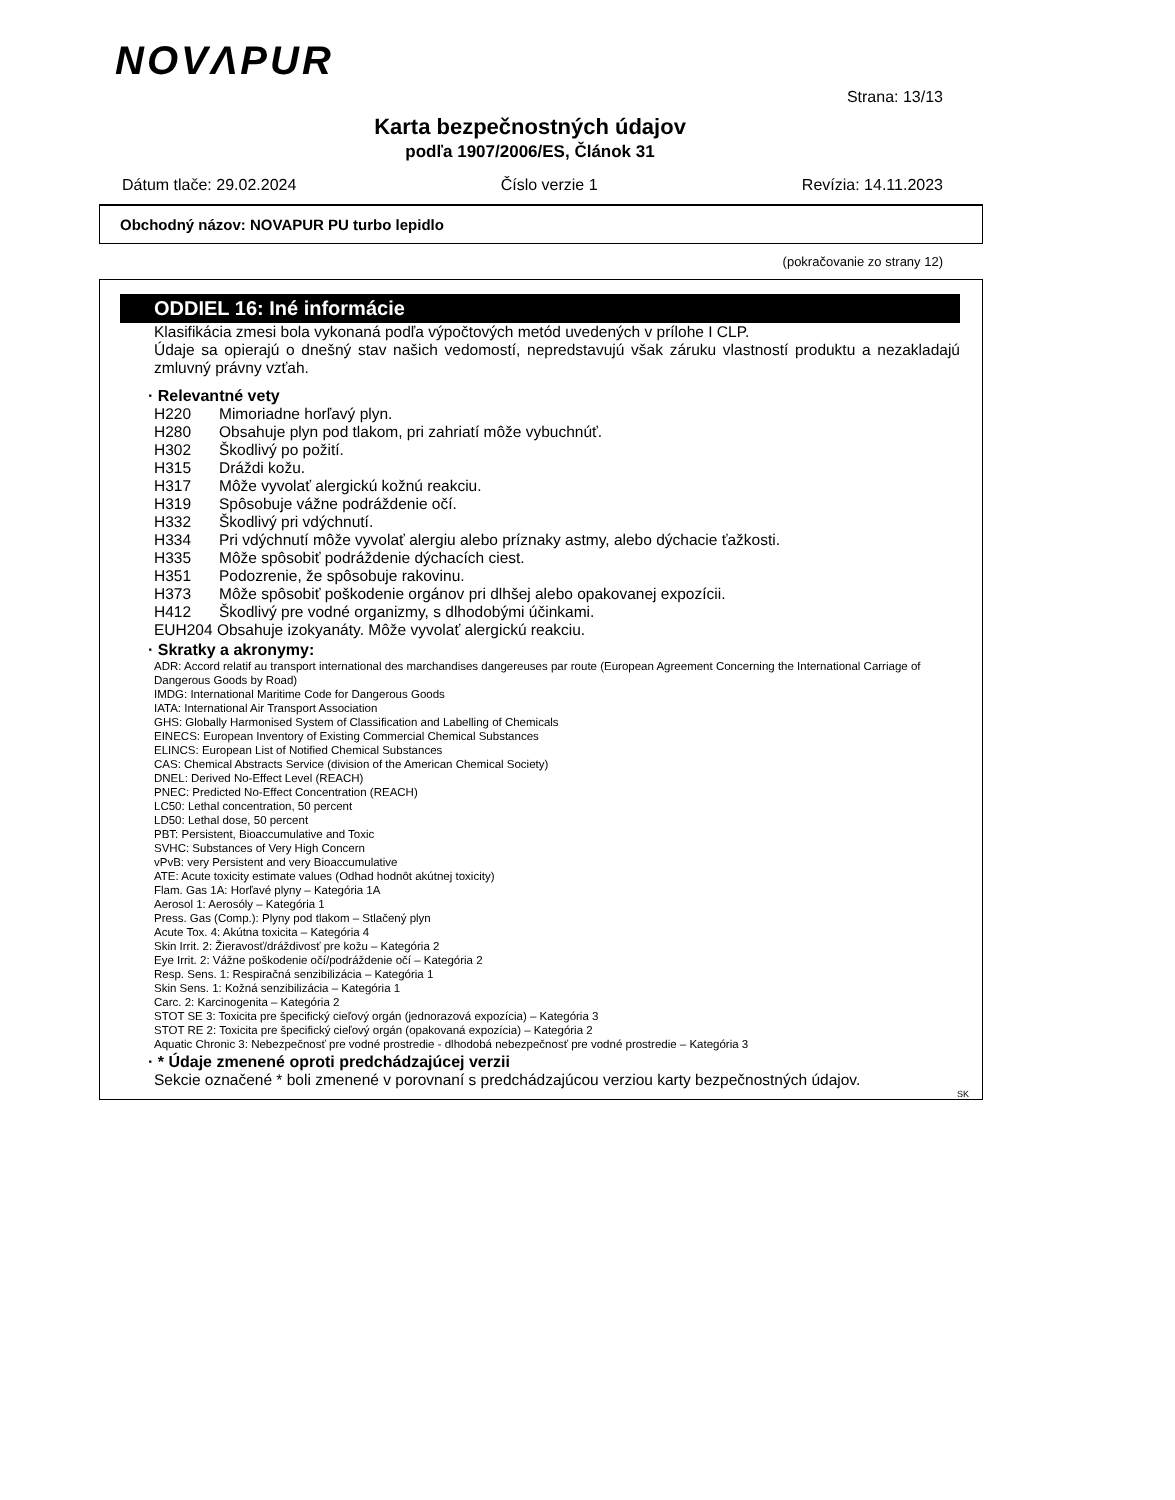NOVΛPUR
Strana: 13/13
Karta bezpečnostných údajov
podľa 1907/2006/ES, Článok 31
Dátum tlače: 29.02.2024 Číslo verzie 1 Revízia: 14.11.2023
Obchodný názov: NOVAPUR PU turbo lepidlo
(pokračovanie zo strany 12)
ODDIEL 16: Iné informácie
Klasifikácia zmesi bola vykonaná podľa výpočtových metód uvedených v prílohe I CLP.
Údaje sa opierajú o dnešný stav našich vedomostí, nepredstavujú však záruku vlastností produktu a nezakladajú zmluvný právny vzťah.
· Relevantné vety
H220 Mimoriadne horľavý plyn.
H280 Obsahuje plyn pod tlakom, pri zahriatí môže vybuchnúť.
H302 Škodlivý po požití.
H315 Dráždi kožu.
H317 Môže vyvolať alergickú kožnú reakciu.
H319 Spôsobuje vážne podráždenie očí.
H332 Škodlivý pri vdýchnutí.
H334 Pri vdýchnutí môže vyvolať alergiu alebo príznaky astmy, alebo dýchacie ťažkosti.
H335 Môže spôsobiť podráždenie dýchacích ciest.
H351 Podozrenie, že spôsobuje rakovinu.
H373 Môže spôsobiť poškodenie orgánov pri dlhšej alebo opakovanej expozícii.
H412 Škodlivý pre vodné organizmy, s dlhodobými účinkami.
EUH204 Obsahuje izokyanáty. Môže vyvolať alergickú reakciu.
· Skratky a akronymy:
ADR: Accord relatif au transport international des marchandises dangereuses par route (European Agreement Concerning the International Carriage of Dangerous Goods by Road)
IMDG: International Maritime Code for Dangerous Goods
IATA: International Air Transport Association
GHS: Globally Harmonised System of Classification and Labelling of Chemicals
EINECS: European Inventory of Existing Commercial Chemical Substances
ELINCS: European List of Notified Chemical Substances
CAS: Chemical Abstracts Service (division of the American Chemical Society)
DNEL: Derived No-Effect Level (REACH)
PNEC: Predicted No-Effect Concentration (REACH)
LC50: Lethal concentration, 50 percent
LD50: Lethal dose, 50 percent
PBT: Persistent, Bioaccumulative and Toxic
SVHC: Substances of Very High Concern
vPvB: very Persistent and very Bioaccumulative
ATE: Acute toxicity estimate values (Odhad hodnôt akútnej toxicity)
Flam. Gas 1A: Horľavé plyny – Kategória 1A
Aerosol 1: Aerosóly – Kategória 1
Press. Gas (Comp.): Plyny pod tlakom – Stlačený plyn
Acute Tox. 4: Akútna toxicita – Kategória 4
Skin Irrit. 2: Žieravosť/dráždivosť pre kožu – Kategória 2
Eye Irrit. 2: Vážne poškodenie očí/podráždenie očí – Kategória 2
Resp. Sens. 1: Respiračná senzibilizácia – Kategória 1
Skin Sens. 1: Kožná senzibilizácia – Kategória 1
Carc. 2: Karcinogenita – Kategória 2
STOT SE 3: Toxicita pre špecifický cieľový orgán (jednorazová expozícia) – Kategória 3
STOT RE 2: Toxicita pre špecifický cieľový orgán (opakovaná expozícia) – Kategória 2
Aquatic Chronic 3: Nebezpečnosť pre vodné prostredie - dlhodobá nebezpečnosť pre vodné prostredie – Kategória 3
· * Údaje zmenené oproti predchádzajúcej verzii
Sekcie označené * boli zmenené v porovnaní s predchádzajúcou verziou karty bezpečnostných údajov.
SK